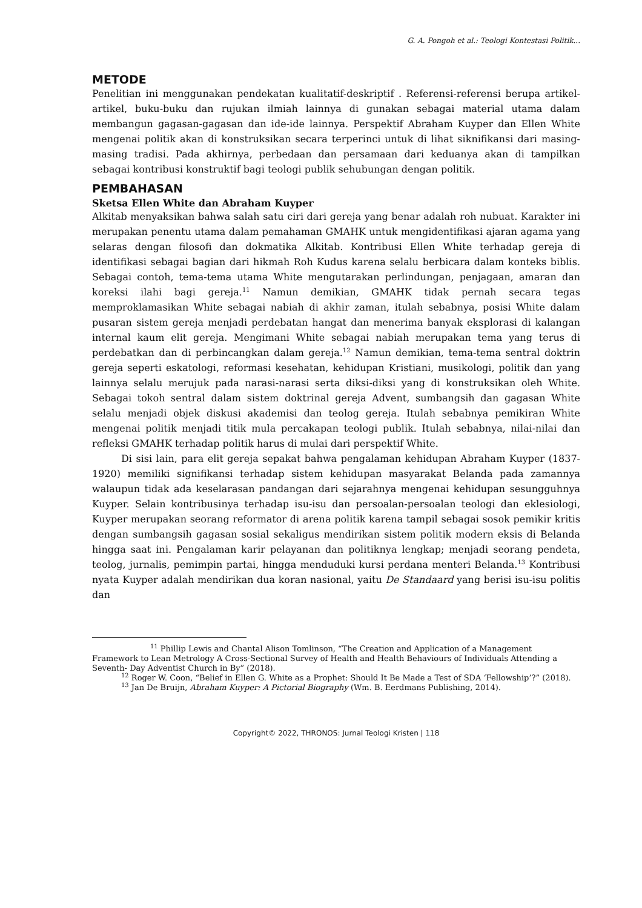G. A. Pongoh et al.: Teologi Kontestasi Politik...
METODE
Penelitian ini menggunakan pendekatan kualitatif-deskriptif . Referensi-referensi berupa artikel-artikel, buku-buku dan rujukan ilmiah lainnya di gunakan sebagai material utama dalam membangun gagasan-gagasan dan ide-ide lainnya. Perspektif Abraham Kuyper dan Ellen White mengenai politik akan di konstruksikan secara terperinci untuk di lihat siknifikansi dari masing-masing tradisi. Pada akhirnya, perbedaan dan persamaan dari keduanya akan di tampilkan sebagai kontribusi konstruktif bagi teologi publik sehubungan dengan politik.
PEMBAHASAN
Sketsa Ellen White dan Abraham Kuyper
Alkitab menyaksikan bahwa salah satu ciri dari gereja yang benar adalah roh nubuat. Karakter ini merupakan penentu utama dalam pemahaman GMAHK untuk mengidentifikasi ajaran agama yang selaras dengan filosofi dan dokmatika Alkitab. Kontribusi Ellen White terhadap gereja di identifikasi sebagai bagian dari hikmah Roh Kudus karena selalu berbicara dalam konteks biblis. Sebagai contoh, tema-tema utama White mengutarakan perlindungan, penjagaan, amaran dan koreksi ilahi bagi gereja.<sup>11</sup> Namun demikian, GMAHK tidak pernah secara tegas memproklamasikan White sebagai nabiah di akhir zaman, itulah sebabnya, posisi White dalam pusaran sistem gereja menjadi perdebatan hangat dan menerima banyak eksplorasi di kalangan internal kaum elit gereja. Mengimani White sebagai nabiah merupakan tema yang terus di perdebatkan dan di perbincangkan dalam gereja.<sup>12</sup> Namun demikian, tema-tema sentral doktrin gereja seperti eskatologi, reformasi kesehatan, kehidupan Kristiani, musikologi, politik dan yang lainnya selalu merujuk pada narasi-narasi serta diksi-diksi yang di konstruksikan oleh White. Sebagai tokoh sentral dalam sistem doktrinal gereja Advent, sumbangsih dan gagasan White selalu menjadi objek diskusi akademisi dan teolog gereja. Itulah sebabnya pemikiran White mengenai politik menjadi titik mula percakapan teologi publik. Itulah sebabnya, nilai-nilai dan refleksi GMAHK terhadap politik harus di mulai dari perspektif White.
Di sisi lain, para elit gereja sepakat bahwa pengalaman kehidupan Abraham Kuyper (1837-1920) memiliki signifikansi terhadap sistem kehidupan masyarakat Belanda pada zamannya walaupun tidak ada keselarasan pandangan dari sejarahnya mengenai kehidupan sesungguhnya Kuyper. Selain kontribusinya terhadap isu-isu dan persoalan-persoalan teologi dan eklesiologi, Kuyper merupakan seorang reformator di arena politik karena tampil sebagai sosok pemikir kritis dengan sumbangsih gagasan sosial sekaligus mendirikan sistem politik modern eksis di Belanda hingga saat ini. Pengalaman karir pelayanan dan politiknya lengkap; menjadi seorang pendeta, teolog, jurnalis, pemimpin partai, hingga menduduki kursi perdana menteri Belanda.<sup>13</sup> Kontribusi nyata Kuyper adalah mendirikan dua koran nasional, yaitu De Standaard yang berisi isu-isu politis dan
<sup>11</sup> Phillip Lewis and Chantal Alison Tomlinson, “The Creation and Application of a Management Framework to Lean Metrology A Cross-Sectional Survey of Health and Health Behaviours of Individuals Attending a Seventh- Day Adventist Church in By” (2018).
<sup>12</sup> Roger W. Coon, “Belief in Ellen G. White as a Prophet: Should It Be Made a Test of SDA ‘Fellowship’?” (2018).
<sup>13</sup> Jan De Bruijn, Abraham Kuyper: A Pictorial Biography (Wm. B. Eerdmans Publishing, 2014).
Copyright© 2022, THRONOS: Jurnal Teologi Kristen | 118